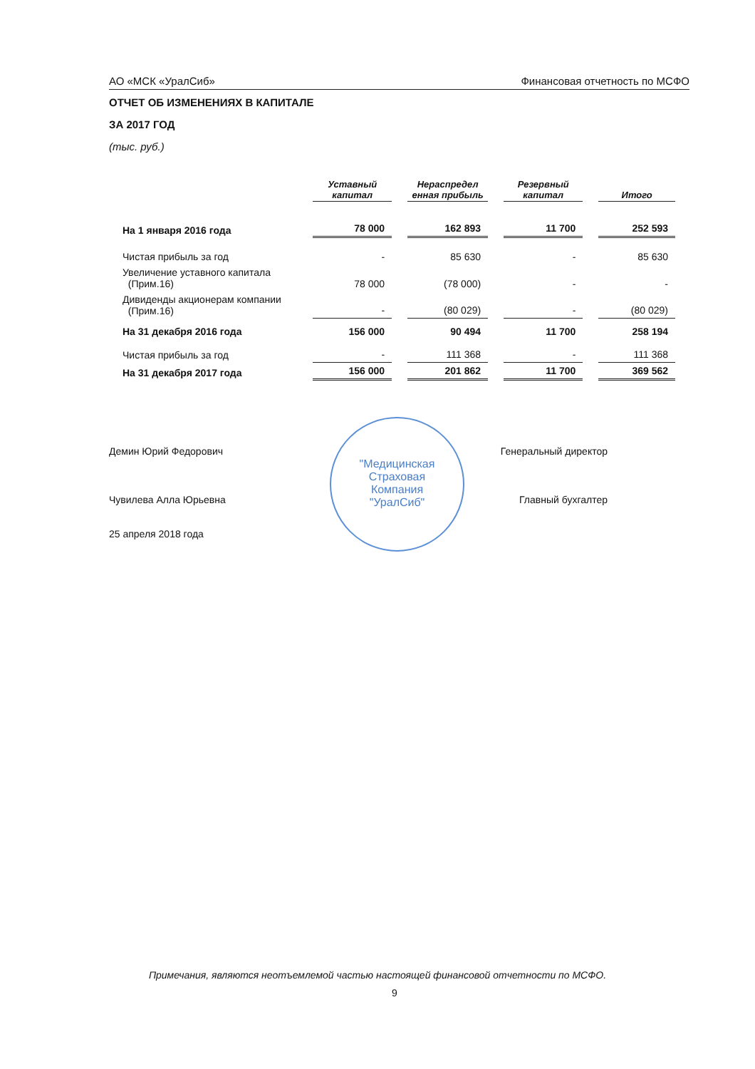АО «МСК «УралСиб» Финансовая отчетность по МСФО
ОТЧЕТ ОБ ИЗМЕНЕНИЯХ В КАПИТАЛЕ
ЗА 2017 ГОД
(тыс. руб.)
| | Уставный капитал | Нераспредел енная прибыль | Резервный капитал | Итого |
| На 1 января 2016 года | 78 000 | 162 893 | 11 700 | 252 593 |
| Чистая прибыль за год | - | 85 630 | - | 85 630 |
| Увеличение уставного капитала (Прим.16) | 78 000 | (78 000) | - | - |
| Дивиденды акционерам компании (Прим.16) | - | (80 029) | - | (80 029) |
| На 31 декабря 2016 года | 156 000 | 90 494 | 11 700 | 258 194 |
| Чистая прибыль за год | - | 111 368 | - | 111 368 |
| На 31 декабря 2017 года | 156 000 | 201 862 | 11 700 | 369 562 |
"Медицинская
Страховая
Компания
"УралСиб"
Демин Юрий Федорович Генеральный директор
Чувилева Алла Юрьевна Главный бухгалтер
25 апреля 2018 года
Примечания, являются неотъемлемой частью настоящей финансовой отчетности по МСФО.
9